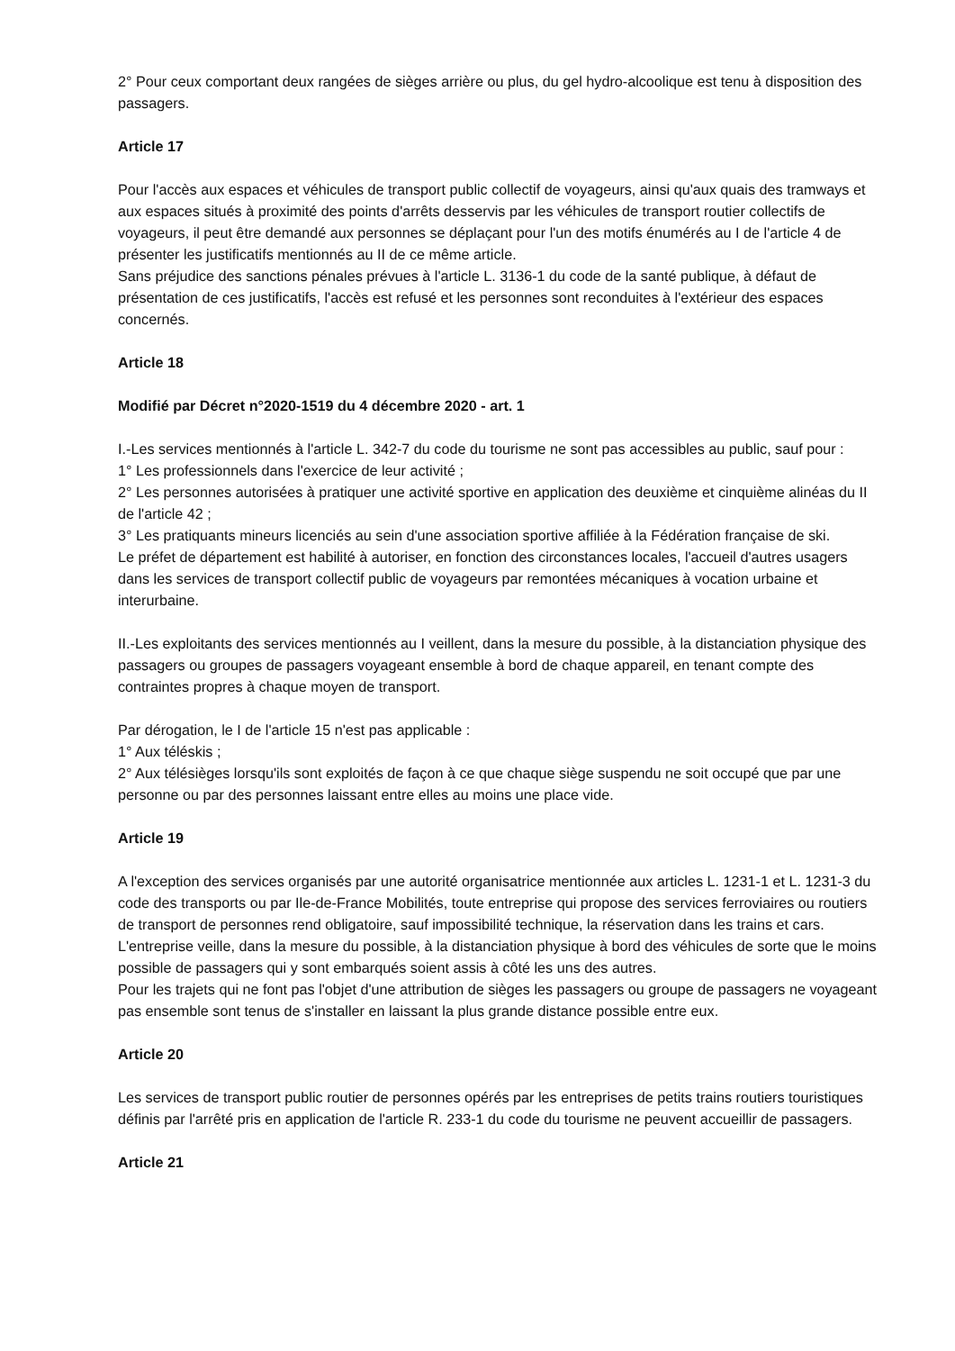2° Pour ceux comportant deux rangées de sièges arrière ou plus, du gel hydro-alcoolique est tenu à disposition des passagers.
Article 17
Pour l'accès aux espaces et véhicules de transport public collectif de voyageurs, ainsi qu'aux quais des tramways et aux espaces situés à proximité des points d'arrêts desservis par les véhicules de transport routier collectifs de voyageurs, il peut être demandé aux personnes se déplaçant pour l'un des motifs énumérés au I de l'article 4 de présenter les justificatifs mentionnés au II de ce même article.
Sans préjudice des sanctions pénales prévues à l'article L. 3136-1 du code de la santé publique, à défaut de présentation de ces justificatifs, l'accès est refusé et les personnes sont reconduites à l'extérieur des espaces concernés.
Article 18
Modifié par Décret n°2020-1519 du 4 décembre 2020 - art. 1
I.-Les services mentionnés à l'article L. 342-7 du code du tourisme ne sont pas accessibles au public, sauf pour :
1° Les professionnels dans l'exercice de leur activité ;
2° Les personnes autorisées à pratiquer une activité sportive en application des deuxième et cinquième alinéas du II de l'article 42 ;
3° Les pratiquants mineurs licenciés au sein d'une association sportive affiliée à la Fédération française de ski.
Le préfet de département est habilité à autoriser, en fonction des circonstances locales, l'accueil d'autres usagers dans les services de transport collectif public de voyageurs par remontées mécaniques à vocation urbaine et interurbaine.
II.-Les exploitants des services mentionnés au I veillent, dans la mesure du possible, à la distanciation physique des passagers ou groupes de passagers voyageant ensemble à bord de chaque appareil, en tenant compte des contraintes propres à chaque moyen de transport.
Par dérogation, le I de l'article 15 n'est pas applicable :
1° Aux téléskis ;
2° Aux télésièges lorsqu'ils sont exploités de façon à ce que chaque siège suspendu ne soit occupé que par une personne ou par des personnes laissant entre elles au moins une place vide.
Article 19
A l'exception des services organisés par une autorité organisatrice mentionnée aux articles L. 1231-1 et L. 1231-3 du code des transports ou par Ile-de-France Mobilités, toute entreprise qui propose des services ferroviaires ou routiers de transport de personnes rend obligatoire, sauf impossibilité technique, la réservation dans les trains et cars.
L'entreprise veille, dans la mesure du possible, à la distanciation physique à bord des véhicules de sorte que le moins possible de passagers qui y sont embarqués soient assis à côté les uns des autres.
Pour les trajets qui ne font pas l'objet d'une attribution de sièges les passagers ou groupe de passagers ne voyageant pas ensemble sont tenus de s'installer en laissant la plus grande distance possible entre eux.
Article 20
Les services de transport public routier de personnes opérés par les entreprises de petits trains routiers touristiques définis par l'arrêté pris en application de l'article R. 233-1 du code du tourisme ne peuvent accueillir de passagers.
Article 21